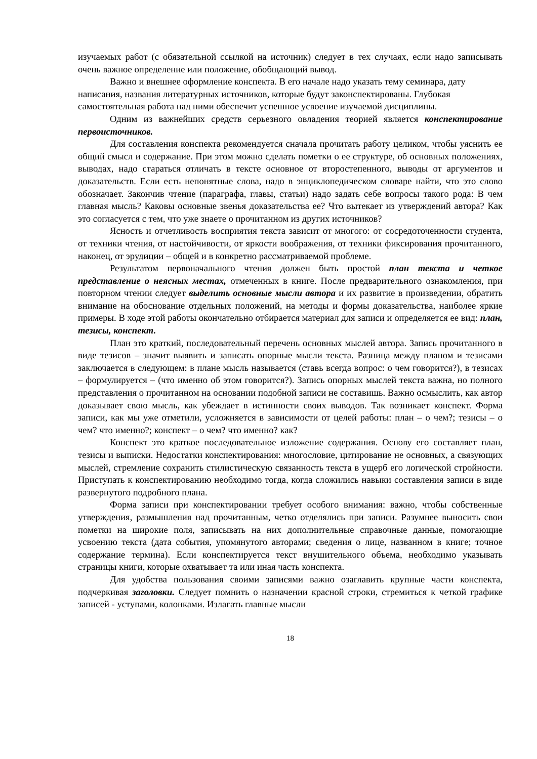изучаемых работ (с обязательной ссылкой на источник) следует в тех случаях, если надо записывать очень важное определение или положение, обобщающий вывод.
Важно и внешнее оформление конспекта. В его начале надо указать тему семинара, дату написания, названия литературных источников, которые будут законспектированы. Глубокая самостоятельная работа над ними обеспечит успешное усвоение изучаемой дисциплины.
Одним из важнейших средств серьезного овладения теорией является конспектирование первоисточников.
Для составления конспекта рекомендуется сначала прочитать работу целиком, чтобы уяснить ее общий смысл и содержание. При этом можно сделать пометки о ее структуре, об основных положениях, выводах, надо стараться отличать в тексте основное от второстепенного, выводы от аргументов и доказательств. Если есть непонятные слова, надо в энциклопедическом словаре найти, что это слово обозначает. Закончив чтение (параграфа, главы, статьи) надо задать себе вопросы такого рода: В чем главная мысль? Каковы основные звенья доказательства ее? Что вытекает из утверждений автора? Как это согласуется с тем, что уже знаете о прочитанном из других источников?
Ясность и отчетливость восприятия текста зависит от многого: от сосредоточенности студента, от техники чтения, от настойчивости, от яркости воображения, от техники фиксирования прочитанного, наконец, от эрудиции – общей и в конкретно рассматриваемой проблеме.
Результатом первоначального чтения должен быть простой план текста и четкое представление о неясных местах, отмеченных в книге. После предварительного ознакомления, при повторном чтении следует выделить основные мысли автора и их развитие в произведении, обратить внимание на обоснование отдельных положений, на методы и формы доказательства, наиболее яркие примеры. В ходе этой работы окончательно отбирается материал для записи и определяется ее вид: план, тезисы, конспект.
План это краткий, последовательный перечень основных мыслей автора. Запись прочитанного в виде тезисов – значит выявить и записать опорные мысли текста. Разница между планом и тезисами заключается в следующем: в плане мысль называется (ставь всегда вопрос: о чем говорится?), в тезисах – формулируется – (что именно об этом говорится?). Запись опорных мыслей текста важна, но полного представления о прочитанном на основании подобной записи не составишь. Важно осмыслить, как автор доказывает свою мысль, как убеждает в истинности своих выводов. Так возникает конспект. Форма записи, как мы уже отметили, усложняется в зависимости от целей работы: план – о чем?; тезисы – о чем? что именно?; конспект – о чем? что именно? как?
Конспект это краткое последовательное изложение содержания. Основу его составляет план, тезисы и выписки. Недостатки конспектирования: многословие, цитирование не основных, а связующих мыслей, стремление сохранить стилистическую связанность текста в ущерб его логической стройности. Приступать к конспектированию необходимо тогда, когда сложились навыки составления записи в виде развернутого подробного плана.
Форма записи при конспектировании требует особого внимания: важно, чтобы собственные утверждения, размышления над прочитанным, четко отделялись при записи. Разумнее выносить свои пометки на широкие поля, записывать на них дополнительные справочные данные, помогающие усвоению текста (дата события, упомянутого авторами; сведения о лице, названном в книге; точное содержание термина). Если конспектируется текст внушительного объема, необходимо указывать страницы книги, которые охватывает та или иная часть конспекта.
Для удобства пользования своими записями важно озаглавить крупные части конспекта, подчеркивая заголовки. Следует помнить о назначении красной строки, стремиться к четкой графике записей - уступами, колонками. Излагать главные мысли
18